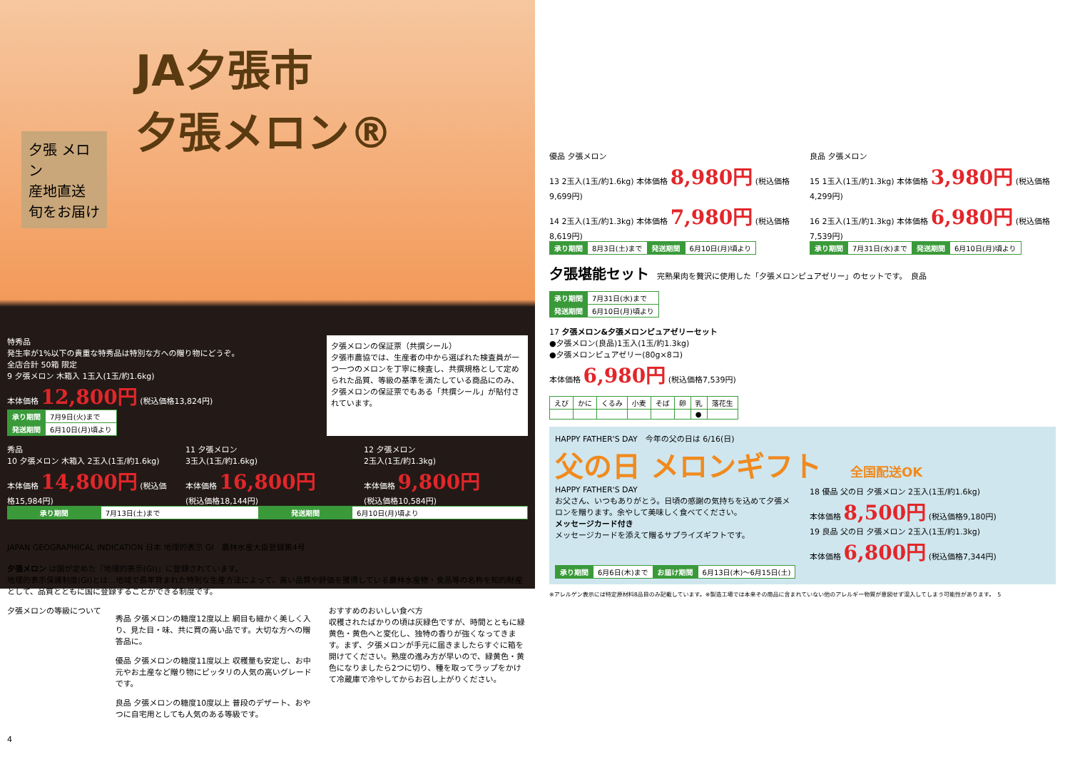JA夕張市
夕張メロン®
夕張 メロン
産地直送
旬をお届け
特秀品
発生率が1%以下の貴重な特秀品は特別な方への贈り物にどうぞ。
全店合計 50箱 限定
9 夕張メロン 木箱入 1玉入(1玉/約1.6kg)
本体価格 12,800円 (税込価格13,824円)
| 承り期間 | 7月9日(火)まで |
| 発送期間 | 6月10日(月)頃より |
夕張メロンの保証票（共撰シール）
夕張市農協では、生産者の中から選ばれた検査員が一つ一つのメロンを丁寧に検査し、共撰規格として定められた品質、等級の基準を満たしている商品にのみ、夕張メロンの保証票でもある「共撰シール」が貼付されています。
秀品
10 夕張メロン 木箱入 2玉入(1玉/約1.6kg)
本体価格 14,800円 (税込価格15,984円)
11 夕張メロン
3玉入(1玉/約1.6kg)
本体価格 16,800円
(税込価格18,144円)
12 夕張メロン
2玉入(1玉/約1.3kg)
本体価格 9,800円
(税込価格10,584円)
| 承り期間 | 7月13日(土)まで | 発送期間 | 6月10日(月)頃より |
JAPAN GEOGRAPHICAL INDICATION 日本 地理的表示 GI　農林水産大臣登録第4号
夕張メロン は国が定めた『地理的表示(GI)』に登録されています。
地理的表示保護制度(GI)とは…地域で長年育まれた特別な生産方法によって、高い品質や評価を獲得している農林水産物・食品等の名称を知的財産として、品質とともに国に登録することができる制度です。
夕張メロンの等級について
秀品 夕張メロンの糖度12度以上 網目も細かく美しく入り、見た目・味、共に買の高い品です。大切な方への贈答品に。
優品 夕張メロンの糖度11度以上 収穫量も安定し、お中元やお土産など贈り物にピッタリの人気の高いグレードです。
良品 夕張メロンの糖度10度以上 普段のデザート、おやつに自宅用としても人気のある等級です。
おすすめのおいしい食べ方
収穫されたばかりの頃は灰緑色ですが、時間とともに緑黄色・黄色へと変化し、独特の香りが強くなってきます。まず、夕張メロンが手元に届きましたらすぐに箱を開けてください。熟度の進み方が早いので、緑黄色・黄色になりましたら2つに切り、種を取ってラップをかけて冷蔵庫で冷やしてからお召し上がりください。
4
優品 夕張メロン
13 2玉入(1玉/約1.6kg) 本体価格 8,980円 (税込価格9,699円)
14 2玉入(1玉/約1.3kg) 本体価格 7,980円 (税込価格8,619円)
| 承り期間 | 8月3日(土)まで | 発送期間 | 6月10日(月)頃より |
良品 夕張メロン
15 1玉入(1玉/約1.3kg) 本体価格 3,980円 (税込価格4,299円)
16 2玉入(1玉/約1.3kg) 本体価格 6,980円 (税込価格7,539円)
| 承り期間 | 7月31日(水)まで | 発送期間 | 6月10日(月)頃より |
夕張堪能セット　完熟果肉を贅沢に使用した「夕張メロンピュアゼリー」のセットです。　良品
| 承り期間 | 7月31日(水)まで |
| 発送期間 | 6月10日(月)頃より |
17 夕張メロン&夕張メロンピュアゼリーセット
●夕張メロン(良品)1玉入(1玉/約1.3kg)
●夕張メロンピュアゼリー(80g×8コ)
本体価格 6,980円 (税込価格7,539円)
| えび | かに | くるみ | 小麦 | そば | 卵 | 乳 | 落花生 |
| | | | | | | ● | |
HAPPY FATHER'S DAY　今年の父の日は 6/16(日)
父の日 メロンギフト　全国配送OK
HAPPY FATHER'S DAY
お父さん、いつもありがとう。日頃の感謝の気持ちを込めて夕張メロンを贈ります。余やして美味しく食べてください。
メッセージカード付き
メッセージカードを添えて贈るサプライズギフトです。
18 優品 父の日 夕張メロン 2玉入(1玉/約1.6kg)
本体価格 8,500円 (税込価格9,180円)
19 良品 父の日 夕張メロン 2玉入(1玉/約1.3kg)
本体価格 6,800円 (税込価格7,344円)
| 承り期間 | 6月6日(木)まで | お届け期間 | 6月13日(木)～6月15日(土) |
※アレルゲン表示には特定原材料8品目のみ記載しています。※製造工場では本来その商品に含まれていない他のアレルギー物質が意図せず混入してしまう可能性があります。　5